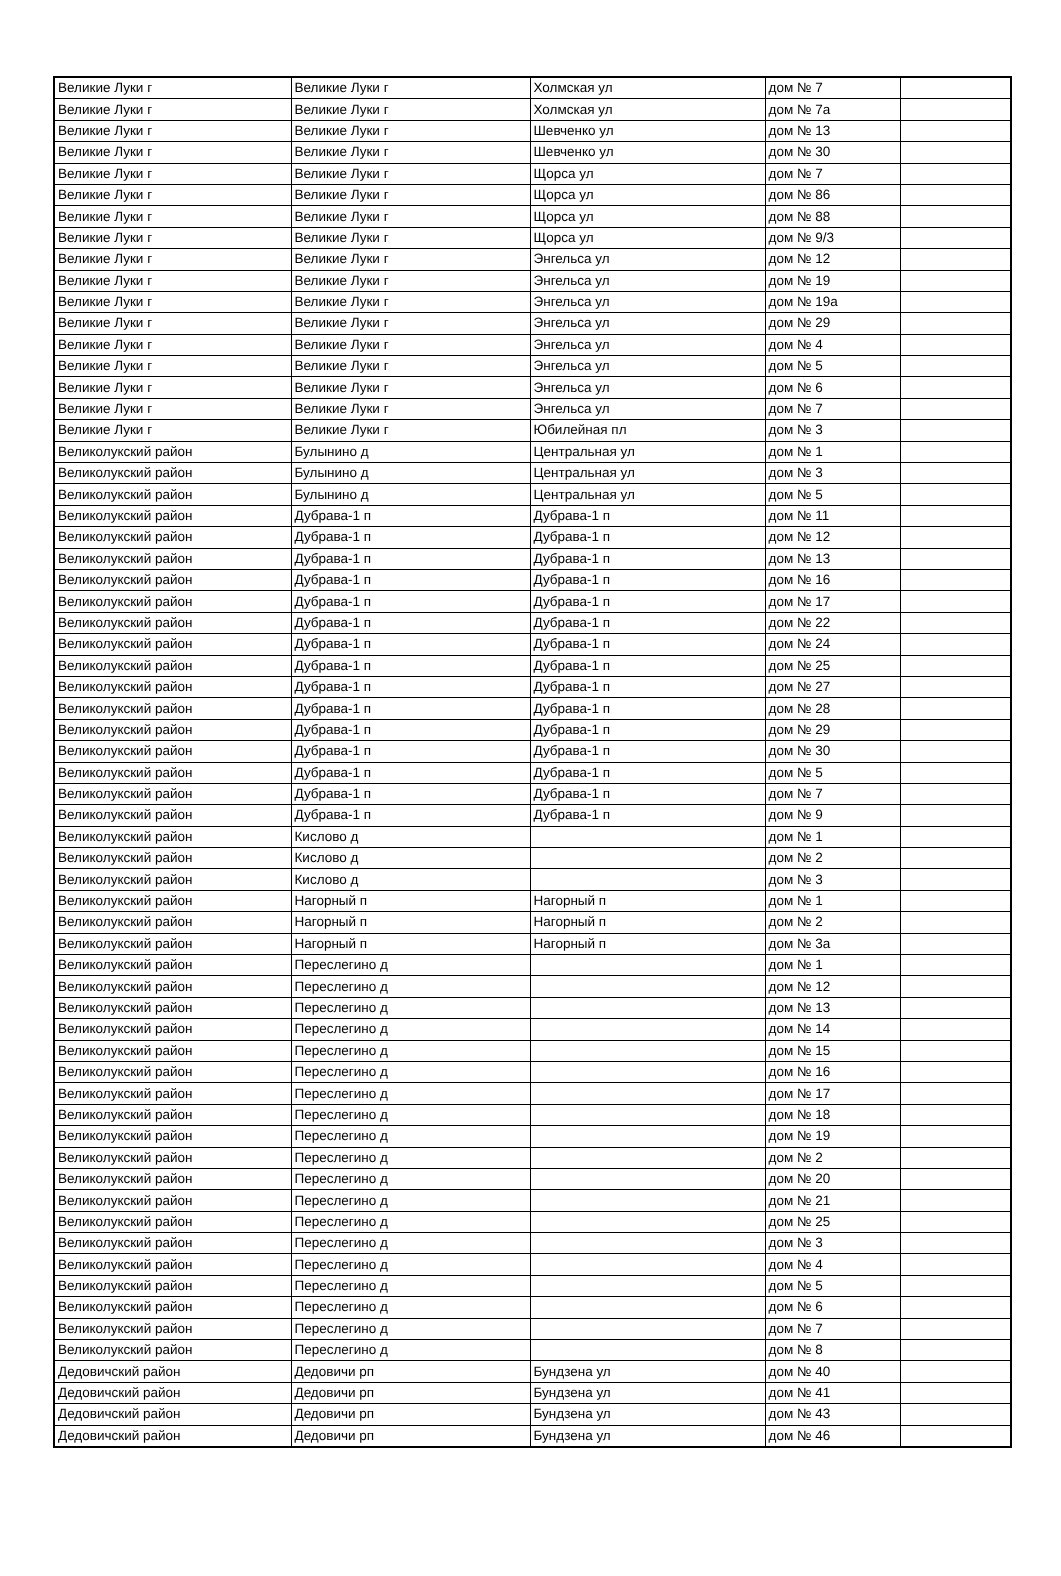| Великие Луки г | Великие Луки г | Холмская ул | дом № 7 | |
| Великие Луки г | Великие Луки г | Холмская ул | дом № 7а | |
| Великие Луки г | Великие Луки г | Шевченко ул | дом № 13 | |
| Великие Луки г | Великие Луки г | Шевченко ул | дом № 30 | |
| Великие Луки г | Великие Луки г | Щорса ул | дом № 7 | |
| Великие Луки г | Великие Луки г | Щорса ул | дом № 86 | |
| Великие Луки г | Великие Луки г | Щорса ул | дом № 88 | |
| Великие Луки г | Великие Луки г | Щорса ул | дом № 9/3 | |
| Великие Луки г | Великие Луки г | Энгельса ул | дом № 12 | |
| Великие Луки г | Великие Луки г | Энгельса ул | дом № 19 | |
| Великие Луки г | Великие Луки г | Энгельса ул | дом № 19а | |
| Великие Луки г | Великие Луки г | Энгельса ул | дом № 29 | |
| Великие Луки г | Великие Луки г | Энгельса ул | дом № 4 | |
| Великие Луки г | Великие Луки г | Энгельса ул | дом № 5 | |
| Великие Луки г | Великие Луки г | Энгельса ул | дом № 6 | |
| Великие Луки г | Великие Луки г | Энгельса ул | дом № 7 | |
| Великие Луки г | Великие Луки г | Юбилейная пл | дом № 3 | |
| Великолукский район | Булынино д | Центральная ул | дом № 1 | |
| Великолукский район | Булынино д | Центральная ул | дом № 3 | |
| Великолукский район | Булынино д | Центральная ул | дом № 5 | |
| Великолукский район | Дубрава-1 п | Дубрава-1 п | дом № 11 | |
| Великолукский район | Дубрава-1 п | Дубрава-1 п | дом № 12 | |
| Великолукский район | Дубрава-1 п | Дубрава-1 п | дом № 13 | |
| Великолукский район | Дубрава-1 п | Дубрава-1 п | дом № 16 | |
| Великолукский район | Дубрава-1 п | Дубрава-1 п | дом № 17 | |
| Великолукский район | Дубрава-1 п | Дубрава-1 п | дом № 22 | |
| Великолукский район | Дубрава-1 п | Дубрава-1 п | дом № 24 | |
| Великолукский район | Дубрава-1 п | Дубрава-1 п | дом № 25 | |
| Великолукский район | Дубрава-1 п | Дубрава-1 п | дом № 27 | |
| Великолукский район | Дубрава-1 п | Дубрава-1 п | дом № 28 | |
| Великолукский район | Дубрава-1 п | Дубрава-1 п | дом № 29 | |
| Великолукский район | Дубрава-1 п | Дубрава-1 п | дом № 30 | |
| Великолукский район | Дубрава-1 п | Дубрава-1 п | дом № 5 | |
| Великолукский район | Дубрава-1 п | Дубрава-1 п | дом № 7 | |
| Великолукский район | Дубрава-1 п | Дубрава-1 п | дом № 9 | |
| Великолукский район | Кислово д | | дом № 1 | |
| Великолукский район | Кислово д | | дом № 2 | |
| Великолукский район | Кислово д | | дом № 3 | |
| Великолукский район | Нагорный п | Нагорный п | дом № 1 | |
| Великолукский район | Нагорный п | Нагорный п | дом № 2 | |
| Великолукский район | Нагорный п | Нагорный п | дом № 3а | |
| Великолукский район | Переслегино д | | дом № 1 | |
| Великолукский район | Переслегино д | | дом № 12 | |
| Великолукский район | Переслегино д | | дом № 13 | |
| Великолукский район | Переслегино д | | дом № 14 | |
| Великолукский район | Переслегино д | | дом № 15 | |
| Великолукский район | Переслегино д | | дом № 16 | |
| Великолукский район | Переслегино д | | дом № 17 | |
| Великолукский район | Переслегино д | | дом № 18 | |
| Великолукский район | Переслегино д | | дом № 19 | |
| Великолукский район | Переслегино д | | дом № 2 | |
| Великолукский район | Переслегино д | | дом № 20 | |
| Великолукский район | Переслегино д | | дом № 21 | |
| Великолукский район | Переслегино д | | дом № 25 | |
| Великолукский район | Переслегино д | | дом № 3 | |
| Великолукский район | Переслегино д | | дом № 4 | |
| Великолукский район | Переслегино д | | дом № 5 | |
| Великолукский район | Переслегино д | | дом № 6 | |
| Великолукский район | Переслегино д | | дом № 7 | |
| Великолукский район | Переслегино д | | дом № 8 | |
| Дедовичский район | Дедовичи рп | Бундзена ул | дом № 40 | |
| Дедовичский район | Дедовичи рп | Бундзена ул | дом № 41 | |
| Дедовичский район | Дедовичи рп | Бундзена ул | дом № 43 | |
| Дедовичский район | Дедовичи рп | Бундзена ул | дом № 46 | |